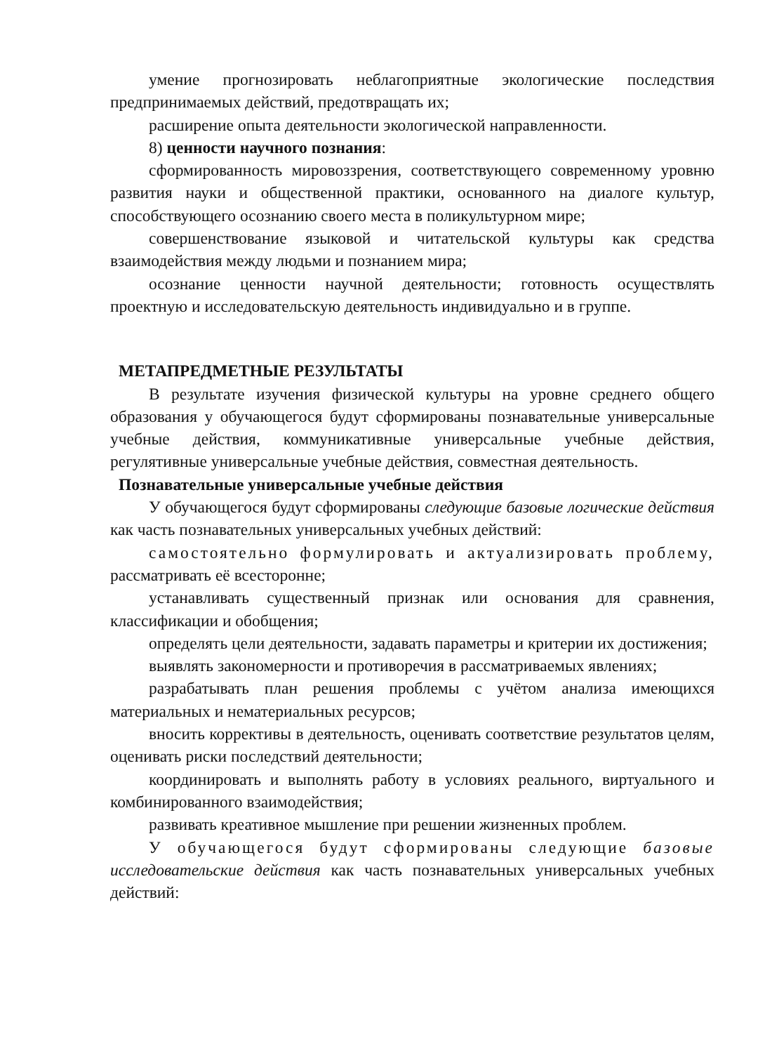умение прогнозировать неблагоприятные экологические последствия предпринимаемых действий, предотвращать их;
расширение опыта деятельности экологической направленности.
8) ценности научного познания:
сформированность мировоззрения, соответствующего современному уровню развития науки и общественной практики, основанного на диалоге культур, способствующего осознанию своего места в поликультурном мире;
совершенствование языковой и читательской культуры как средства взаимодействия между людьми и познанием мира;
осознание ценности научной деятельности; готовность осуществлять проектную и исследовательскую деятельность индивидуально и в группе.
МЕТАПРЕДМЕТНЫЕ РЕЗУЛЬТАТЫ
В результате изучения физической культуры на уровне среднего общего образования у обучающегося будут сформированы познавательные универсальные учебные действия, коммуникативные универсальные учебные действия, регулятивные универсальные учебные действия, совместная деятельность.
Познавательные универсальные учебные действия
У обучающегося будут сформированы следующие базовые логические действия как часть познавательных универсальных учебных действий:
самостоятельно формулировать и актуализировать проблему, рассматривать её всесторонне;
устанавливать существенный признак или основания для сравнения, классификации и обобщения;
определять цели деятельности, задавать параметры и критерии их достижения;
выявлять закономерности и противоречия в рассматриваемых явлениях;
разрабатывать план решения проблемы с учётом анализа имеющихся материальных и нематериальных ресурсов;
вносить коррективы в деятельность, оценивать соответствие результатов целям, оценивать риски последствий деятельности;
координировать и выполнять работу в условиях реального, виртуального и комбинированного взаимодействия;
развивать креативное мышление при решении жизненных проблем.
У обучающегося будут сформированы следующие базовые исследовательские действия как часть познавательных универсальных учебных действий: